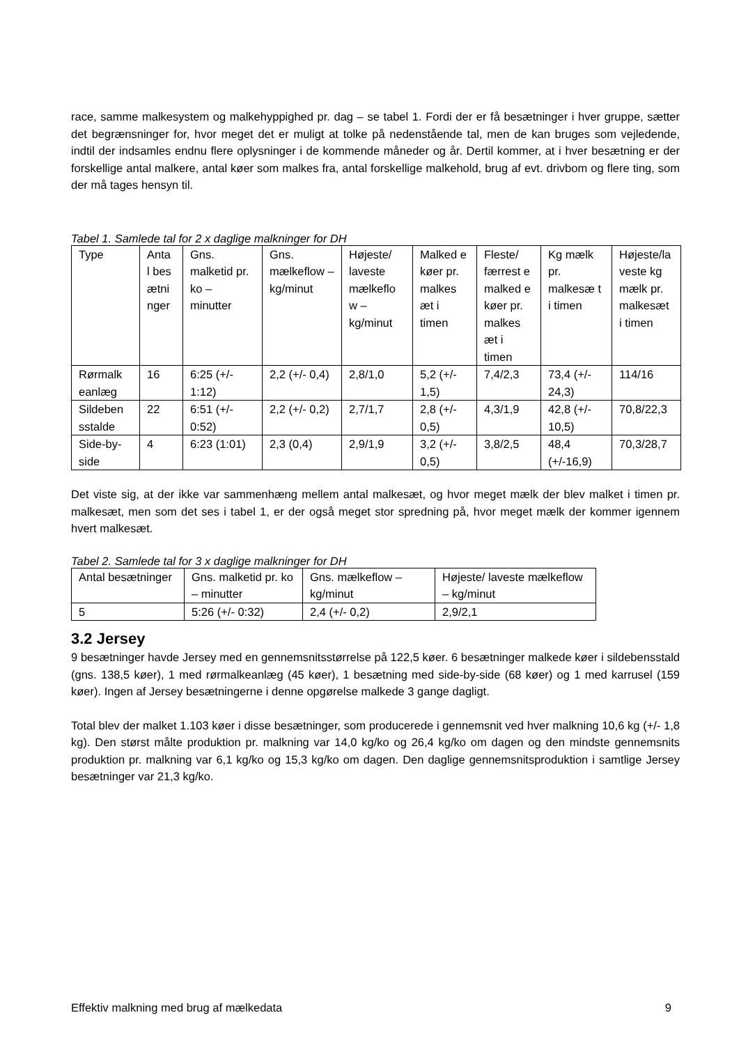race, samme malkesystem og malkehyppighed pr. dag – se tabel 1. Fordi der er få besætninger i hver gruppe, sætter det begrænsninger for, hvor meget det er muligt at tolke på nedenstående tal, men de kan bruges som vejledende, indtil der indsamles endnu flere oplysninger i de kommende måneder og år. Dertil kommer, at i hver besætning er der forskellige antal malkere, antal køer som malkes fra, antal forskellige malkehold, brug af evt. drivbom og flere ting, som der må tages hensyn til.
Tabel 1. Samlede tal for 2 x daglige malkninger for DH
| Type | Anta l bes ætni nger | Gns. malketid pr. ko – minutter | Gns. mælkeflow – kg/minut | Højeste/ laveste mælkeflo w – kg/minut | Malked e køer pr. malkes æt i timen | Fleste/ færrest e malked e køer pr. malkes æt i timen | Kg mælk pr. malkesæ t i timen | Højeste/la veste kg mælk pr. malkesæt i timen |
| Rørmalk eanlæg | 16 | 6:25 (+/- 1:12) | 2,2 (+/- 0,4) | 2,8/1,0 | 5,2 (+/- 1,5) | 7,4/2,3 | 73,4 (+/- 24,3) | 114/16 |
| Sildeben sstalde | 22 | 6:51 (+/- 0:52) | 2,2 (+/- 0,2) | 2,7/1,7 | 2,8 (+/- 0,5) | 4,3/1,9 | 42,8 (+/- 10,5) | 70,8/22,3 |
| Side-by-side | 4 | 6:23 (1:01) | 2,3 (0,4) | 2,9/1,9 | 3,2 (+/- 0,5) | 3,8/2,5 | 48,4 (+/-16,9) | 70,3/28,7 |
Det viste sig, at der ikke var sammenhæng mellem antal malkesæt, og hvor meget mælk der blev malket i timen pr. malkesæt, men som det ses i tabel 1, er der også meget stor spredning på, hvor meget mælk der kommer igennem hvert malkesæt.
Tabel 2. Samlede tal for 3 x daglige malkninger for DH
| Antal besætninger | Gns. malketid pr. ko – minutter | Gns. mælkeflow – kg/minut | Højeste/ laveste mælkeflow – kg/minut |
| 5 | 5:26 (+/- 0:32) | 2,4 (+/- 0,2) | 2,9/2,1 |
3.2 Jersey
9 besætninger havde Jersey med en gennemsnitsstørrelse på 122,5 køer. 6 besætninger malkede køer i sildebensstald (gns. 138,5 køer), 1 med rørmalkeanlæg (45 køer), 1 besætning med side-by-side (68 køer) og 1 med karrusel (159 køer). Ingen af Jersey besætningerne i denne opgørelse malkede 3 gange dagligt.
Total blev der malket 1.103 køer i disse besætninger, som producerede i gennemsnit ved hver malkning 10,6 kg (+/- 1,8 kg). Den størst målte produktion pr. malkning var 14,0 kg/ko og 26,4 kg/ko om dagen og den mindste gennemsnits produktion pr. malkning var 6,1 kg/ko og 15,3 kg/ko om dagen. Den daglige gennemsnitsproduktion i samtlige Jersey besætninger var 21,3 kg/ko.
Effektiv malkning med brug af mælkedata 9